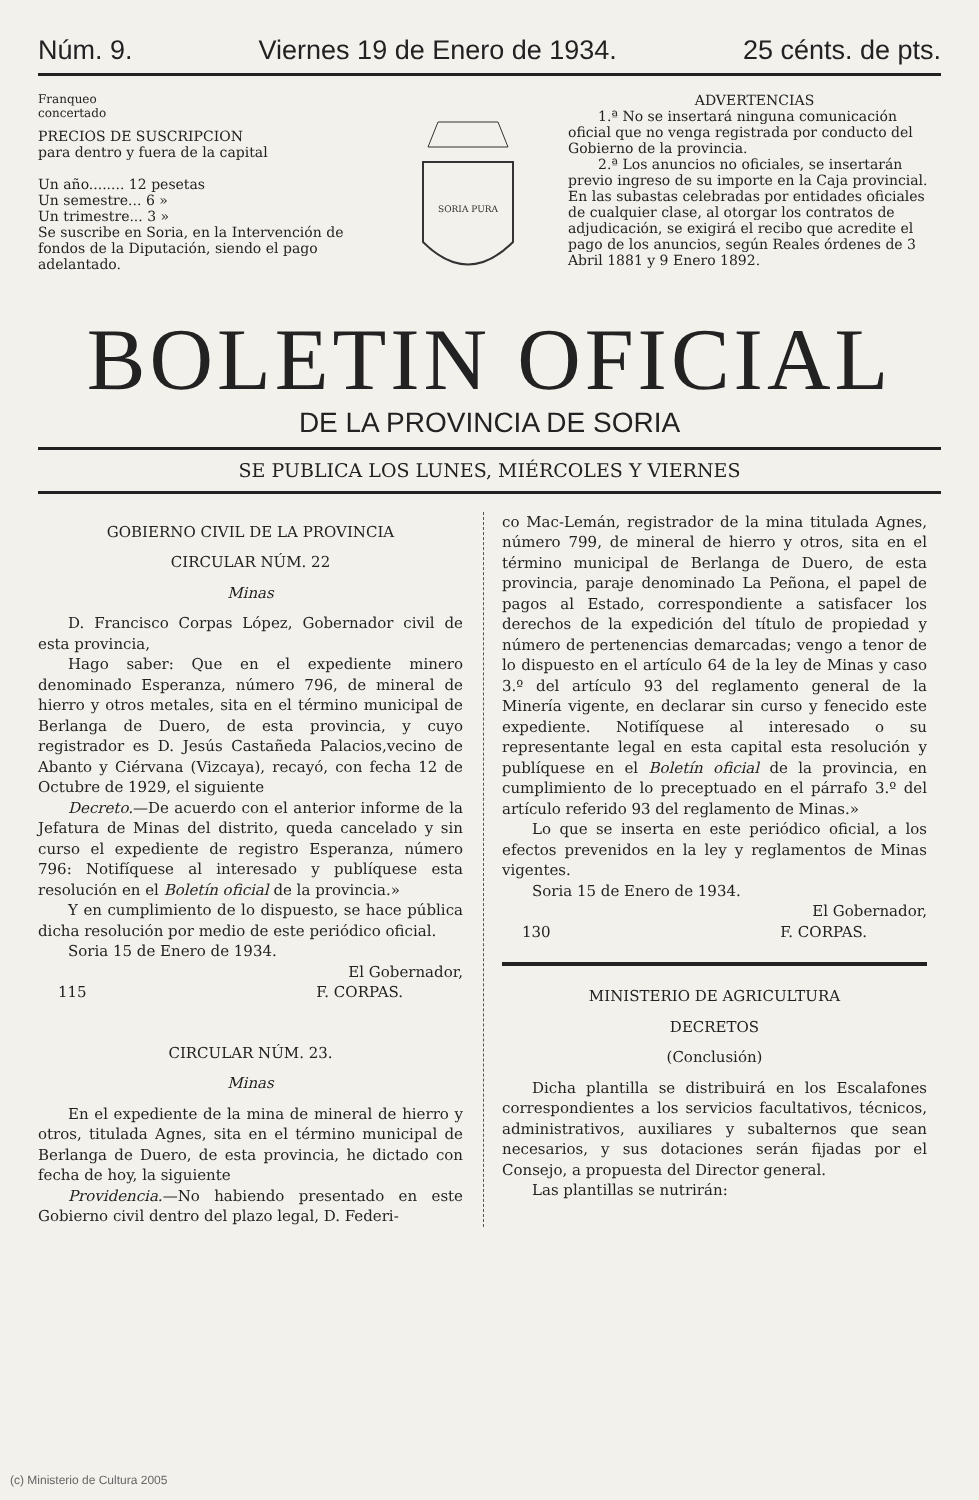Núm. 9. Viernes 19 de Enero de 1934. 25 cénts. de pts.
Franqueo
concertado
PRECIOS DE SUSCRIPCION
para dentro y fuera de la capital
Un año........ 12 pesetas
Un semestre... 6 »
Un trimestre... 3 »
Se suscribe en Soria, en la Intervención de fondos de la Diputación, siendo el pago adelantado.
SORIA PURA
ADVERTENCIAS
1.ª No se insertará ninguna comunicación oficial que no venga registrada por conducto del Gobierno de la provincia.
2.ª Los anuncios no oficiales, se insertarán previo ingreso de su importe en la Caja provincial. En las subastas celebradas por entidades oficiales de cualquier clase, al otorgar los contratos de adjudicación, se exigirá el recibo que acredite el pago de los anuncios, según Reales órdenes de 3 Abril 1881 y 9 Enero 1892.
BOLETIN OFICIAL
DE LA PROVINCIA DE SORIA
SE PUBLICA LOS LUNES, MIÉRCOLES Y VIERNES
GOBIERNO CIVIL DE LA PROVINCIA
CIRCULAR NÚM. 22
Minas
D. Francisco Corpas López, Gobernador civil de esta provincia,
Hago saber: Que en el expediente minero denominado Esperanza, número 796, de mineral de hierro y otros metales, sita en el término municipal de Berlanga de Duero, de esta provincia, y cuyo registrador es D. Jesús Castañeda Palacios,vecino de Abanto y Ciérvana (Vizcaya), recayó, con fecha 12 de Octubre de 1929, el siguiente
Decreto.—De acuerdo con el anterior informe de la Jefatura de Minas del distrito, queda cancelado y sin curso el expediente de registro Esperanza, número 796: Notifíquese al interesado y publíquese esta resolución en el Boletín oficial de la provincia.»
Y en cumplimiento de lo dispuesto, se hace pública dicha resolución por medio de este periódico oficial.
Soria 15 de Enero de 1934.
El Gobernador,
115 F. CORPAS.
CIRCULAR NÚM. 23.
Minas
En el expediente de la mina de mineral de hierro y otros, titulada Agnes, sita en el término municipal de Berlanga de Duero, de esta provincia, he dictado con fecha de hoy, la siguiente
Providencia.—No habiendo presentado en este Gobierno civil dentro del plazo legal, D. Federi-
co Mac-Lemán, registrador de la mina titulada Agnes, número 799, de mineral de hierro y otros, sita en el término municipal de Berlanga de Duero, de esta provincia, paraje denominado La Peñona, el papel de pagos al Estado, correspondiente a satisfacer los derechos de la expedición del título de propiedad y número de pertenencias demarcadas; vengo a tenor de lo dispuesto en el artículo 64 de la ley de Minas y caso 3.º del artículo 93 del reglamento general de la Minería vigente, en declarar sin curso y fenecido este expediente. Notifíquese al interesado o su representante legal en esta capital esta resolución y publíquese en el Boletín oficial de la provincia, en cumplimiento de lo preceptuado en el párrafo 3.º del artículo referido 93 del reglamento de Minas.»
Lo que se inserta en este periódico oficial, a los efectos prevenidos en la ley y reglamentos de Minas vigentes.
Soria 15 de Enero de 1934.
El Gobernador,
130 F. CORPAS.
MINISTERIO DE AGRICULTURA
DECRETOS
(Conclusión)
Dicha plantilla se distribuirá en los Escalafones correspondientes a los servicios facultativos, técnicos, administrativos, auxiliares y subalternos que sean necesarios, y sus dotaciones serán fijadas por el Consejo, a propuesta del Director general.
Las plantillas se nutrirán:
(c) Ministerio de Cultura 2005